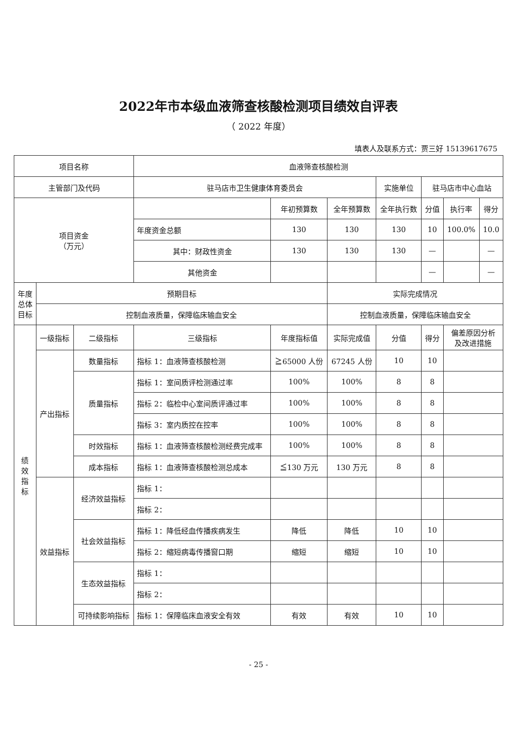2022年市本级血液筛查核酸检测项目绩效自评表
（ 2022 年度）
填表人及联系方式：贾三好 15139617675
| 项目名称 | | | 血液筛查核酸检测 | | | | | | |
| 主管部门及代码 | | | 驻马店市卫生健康体育委员会 | | | 实施单位 | 驻马店市中心血站 | | |
| 项目资金 （万元） | | | | 年初预算数 | 全年预算数 | 全年执行数 | 分值 | 执行率 | 得分 |
| | | | 年度资金总额 | 130 | 130 | 130 | 10 | 100.0% | 10.0 |
| | | | 其中：财政性资金 | 130 | 130 | 130 | — | | — |
| | | | 其他资金 | | | | — | | — |
| 年度 总体 目标 | 预期目标 | | | | 实际完成情况 | | | | |
| | 控制血液质量，保障临床输血安全 | | | | 控制血液质量，保障临床输血安全 | | | | |
| 绩 效 指 标 | 一级指标 | 二级指标 | 三级指标 | 年度指标值 | 实际完成值 | 分值 | 得分 | 偏差原因分析 及改进措施 | |
| | 产出指标 | 数量指标 | 指标 1：血液筛查核酸检测 | ≧65000 人份 | 67245 人份 | 10 | 10 | | |
| | | 质量指标 | 指标 1：室间质评检测通过率 | 100% | 100% | 8 | 8 | | |
| | | | 指标 2：临检中心室间质评通过率 | 100% | 100% | 8 | 8 | | |
| | | | 指标 3：室内质控在控率 | 100% | 100% | 8 | 8 | | |
| | | 时效指标 | 指标 1：血液筛查核酸检测经费完成率 | 100% | 100% | 8 | 8 | | |
| | | 成本指标 | 指标 1：血液筛查核酸检测总成本 | ≦130 万元 | 130 万元 | 8 | 8 | | |
| | 效益指标 | 经济效益指标 | 指标 1： | | | | | | |
| | | | 指标 2： | | | | | | |
| | | 社会效益指标 | 指标 1：降低经血传播疾病发生 | 降低 | 降低 | 10 | 10 | | |
| | | | 指标 2：缩短病毒传播窗口期 | 缩短 | 缩短 | 10 | 10 | | |
| | | 生态效益指标 | 指标 1： | | | | | | |
| | | | 指标 2： | | | | | | |
| | | 可持续影响指标 | 指标 1：保障临床血液安全有效 | 有效 | 有效 | 10 | 10 | | |
- 25 -